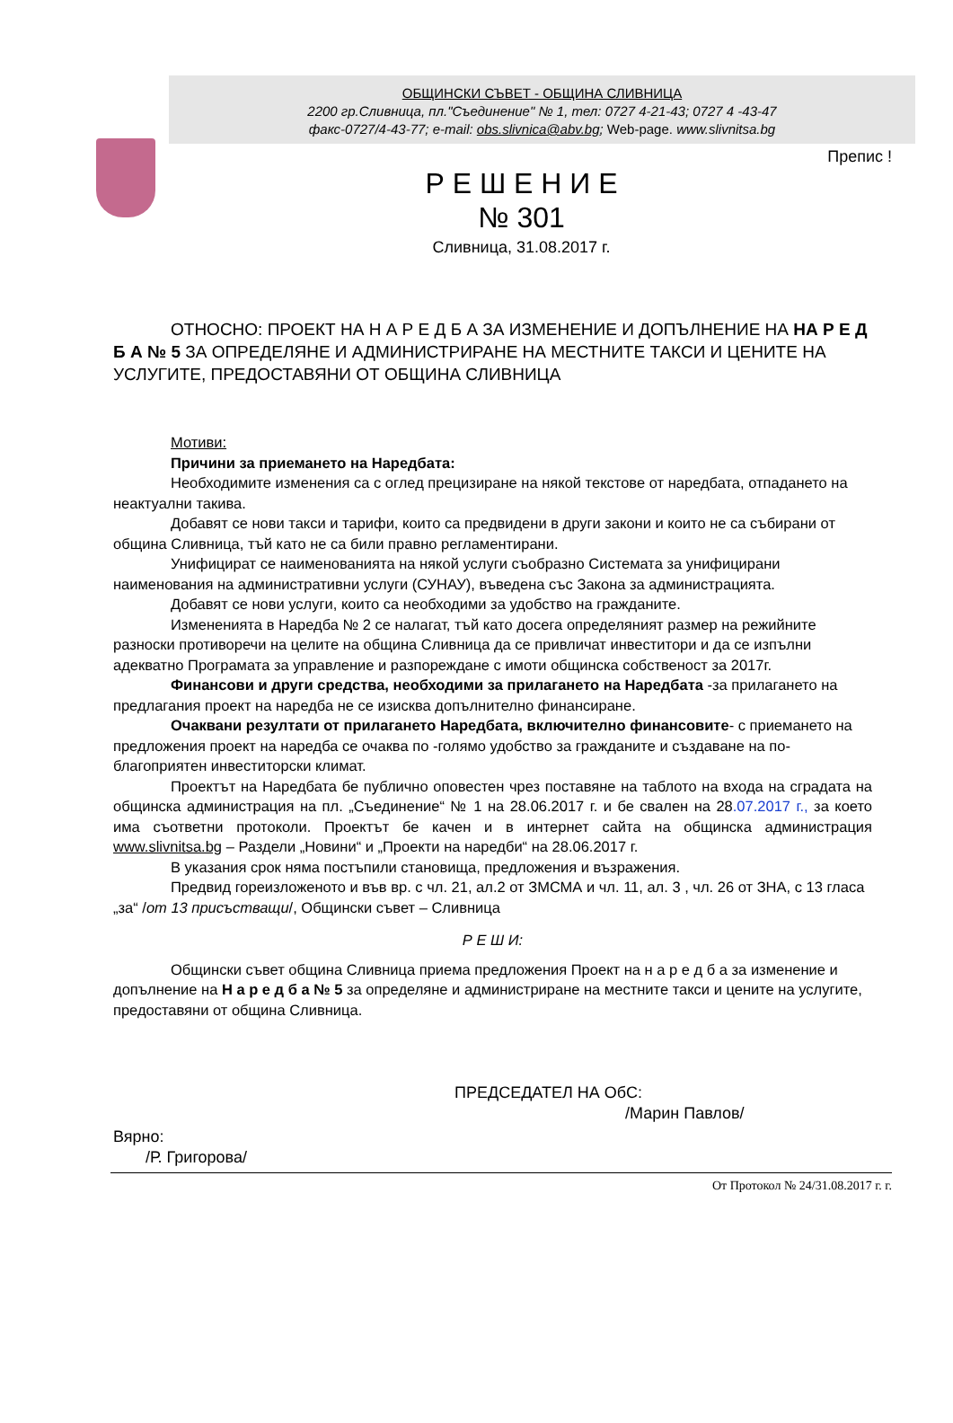ОБЩИНСКИ СЪВЕТ - ОБЩИНА СЛИВНИЦА
2200 гр.Сливница, пл."Съединение" № 1, тел: 0727 4-21-43; 0727 4 -43-47
факс-0727/4-43-77; e-mail: obs.slivnica@abv.bg; Web-page. www.slivnitsa.bg
Препис !
Р Е Ш Е Н И Е
№ 301
Сливница, 31.08.2017 г.
ОТНОСНО: ПРОЕКТ НА Н А Р Е Д Б А ЗА ИЗМЕНЕНИЕ И ДОПЪЛНЕНИЕ НА НА Р Е Д Б А № 5 ЗА ОПРЕДЕЛЯНЕ И АДМИНИСТРИРАНЕ НА МЕСТНИТЕ ТАКСИ И ЦЕНИТЕ НА УСЛУГИТЕ, ПРЕДОСТАВЯНИ ОТ ОБЩИНА СЛИВНИЦА
Мотиви:
Причини за приемането на Наредбата:
Необходимите изменения са с оглед прецизиране на някой текстове от наредбата, отпадането на неактуални такива.
Добавят се нови такси и тарифи, които са предвидени в други закони и които не са събирани от община Сливница, тъй като не са били правно регламентирани.
Унифицират се наименованията на някой услуги съобразно Системата за унифицирани наименования на административни услуги (СУНАУ), въведена със Закона за администрацията.
Добавят се нови услуги, които са необходими за удобство на гражданите.
Измененията в Наредба № 2 се налагат, тъй като досега определяният размер на режийните разноски противоречи на целите на община Сливница да се привличат инвеститори и да се изпълни адекватно Програмата за управление и разпореждане с имоти общинска собственост за 2017г.
Финансови и други средства, необходими за прилагането на Наредбата -за прилагането на предлагания проект на наредба не се изисква допълнително финансиране.
Очаквани резултати от прилагането Наредбата, включително финансовите- с приемането на предложения проект на наредба се очаква по -голямо удобство за гражданите и създаване на по-благоприятен инвеститорски климат.
Проектът на Наредбата бе публично оповестен чрез поставяне на таблото на входа на сградата на общинска администрация на пл. „Съединение“ № 1 на 28.06.2017 г. и бе свален на 28.07.2017 г., за което има съответни протоколи. Проектът бе качен и в интернет сайта на общинска администрация www.slivnitsa.bg – Раздели „Новини“ и „Проекти на наредби“ на 28.06.2017 г.
В указания срок няма постъпили становища, предложения и възражения.
Предвид гореизложеното и във вр. с чл. 21, ал.2 от ЗМСМА и чл. 11, ал. 3 , чл. 26 от ЗНА, с 13 гласа „за“ /от 13 присъстващи/, Общински съвет – Сливница
Р Е Ш И:
Общински съвет община Сливница приема предложения Проект на н а р е д б а за изменение и допълнение на Н а р е д б а № 5 за определяне и администриране на местните такси и цените на услугите, предоставяни от община Сливница.
ПРЕДСЕДАТЕЛ НА ОбС:
/Марин Павлов/
Вярно:
/Р. Григорова/
От Протокол № 24/31.08.2017 г. г.